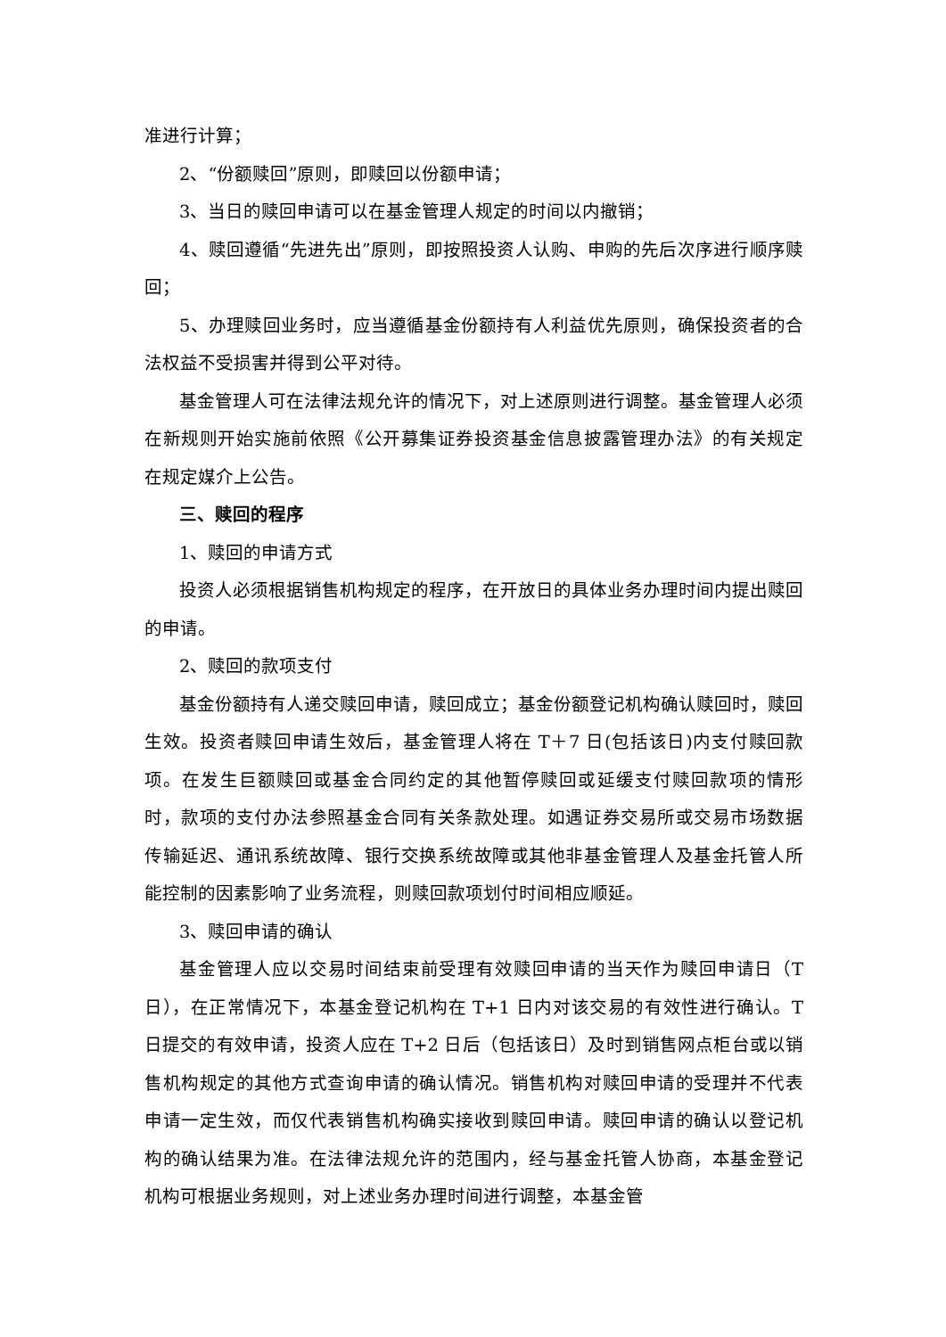准进行计算；
2、“份额赎回”原则，即赎回以份额申请；
3、当日的赎回申请可以在基金管理人规定的时间以内撤销；
4、赎回遵循“先进先出”原则，即按照投资人认购、申购的先后次序进行顺序赎回；
5、办理赎回业务时，应当遵循基金份额持有人利益优先原则，确保投资者的合法权益不受损害并得到公平对待。
基金管理人可在法律法规允许的情况下，对上述原则进行调整。基金管理人必须在新规则开始实施前依照《公开募集证券投资基金信息披露管理办法》的有关规定在规定媒介上公告。
三、赎回的程序
1、赎回的申请方式
投资人必须根据销售机构规定的程序，在开放日的具体业务办理时间内提出赎回的申请。
2、赎回的款项支付
基金份额持有人递交赎回申请，赎回成立；基金份额登记机构确认赎回时，赎回生效。投资者赎回申请生效后，基金管理人将在 T＋7 日(包括该日)内支付赎回款项。在发生巨额赎回或基金合同约定的其他暂停赎回或延缓支付赎回款项的情形时，款项的支付办法参照基金合同有关条款处理。如遇证券交易所或交易市场数据传输延迟、通讯系统故障、银行交换系统故障或其他非基金管理人及基金托管人所能控制的因素影响了业务流程，则赎回款项划付时间相应顺延。
3、赎回申请的确认
基金管理人应以交易时间结束前受理有效赎回申请的当天作为赎回申请日（T 日），在正常情况下，本基金登记机构在 T+1 日内对该交易的有效性进行确认。T 日提交的有效申请，投资人应在 T+2 日后（包括该日）及时到销售网点柜台或以销售机构规定的其他方式查询申请的确认情况。销售机构对赎回申请的受理并不代表申请一定生效，而仅代表销售机构确实接收到赎回申请。赎回申请的确认以登记机构的确认结果为准。在法律法规允许的范围内，经与基金托管人协商，本基金登记机构可根据业务规则，对上述业务办理时间进行调整，本基金管